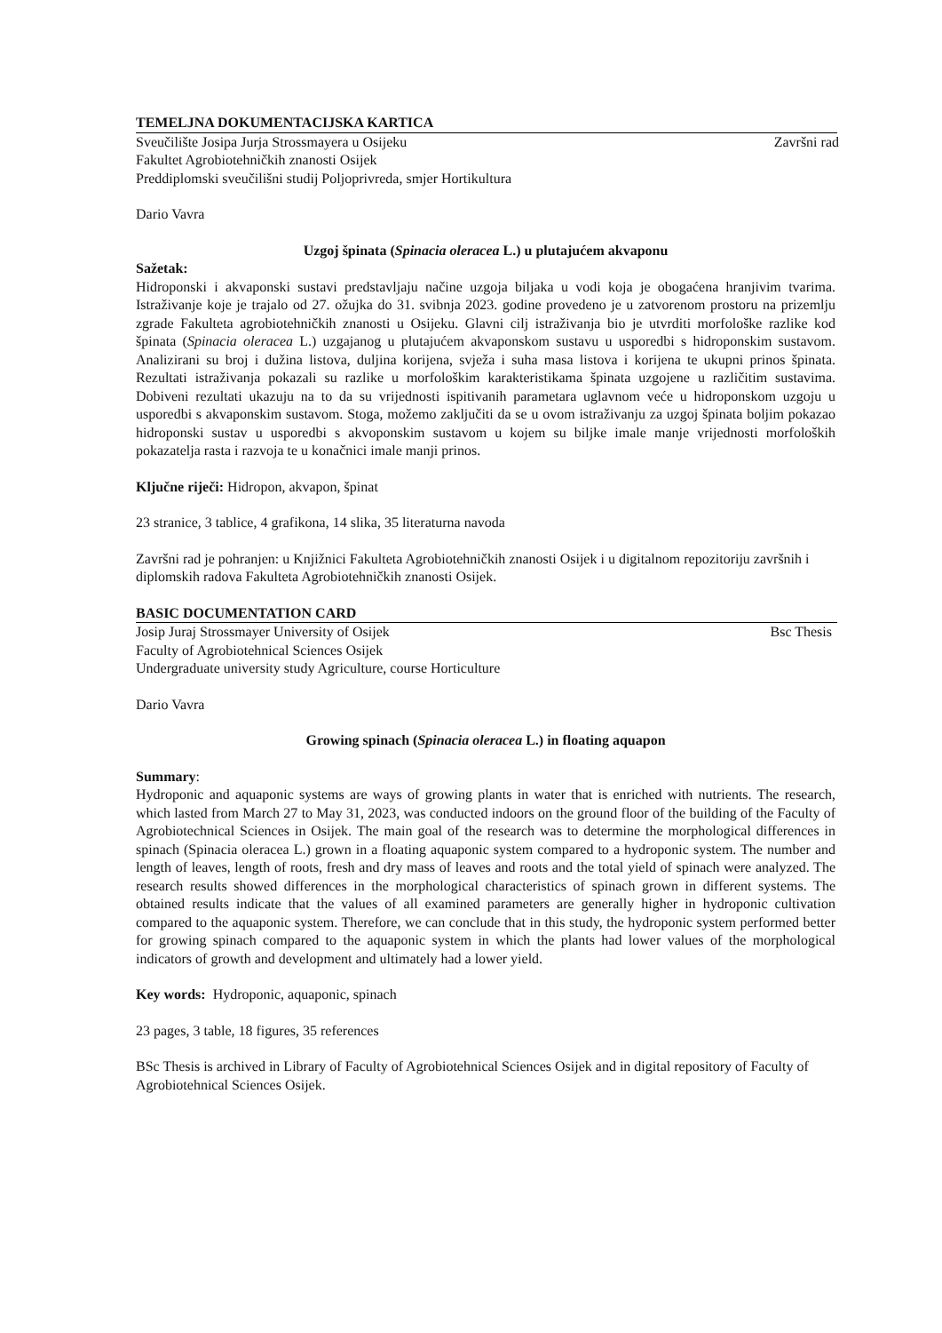TEMELJNA DOKUMENTACIJSKA KARTICA
Sveučilište Josipa Jurja Strossmayera u Osijeku Završni rad
Fakultet Agrobiotehničkih znanosti Osijek
Preddiplomski sveučilišni studij Poljoprivreda, smjer Hortikultura
Dario Vavra
Uzgoj špinata (Spinacia oleracea L.) u plutajućem akvaponu
Sažetak:
Hidroponski i akvaponski sustavi predstavljaju načine uzgoja biljaka u vodi koja je obogaćena hranjivim tvarima. Istraživanje koje je trajalo od 27. ožujka do 31. svibnja 2023. godine provedeno je u zatvorenom prostoru na prizemlju zgrade Fakulteta agrobiotehničkih znanosti u Osijeku. Glavni cilj istraživanja bio je utvrditi morfološke razlike kod špinata (Spinacia oleracea L.) uzgajanog u plutajućem akvaponskom sustavu u usporedbi s hidroponskim sustavom. Analizirani su broj i dužina listova, duljina korijena, svježa i suha masa listova i korijena te ukupni prinos špinata. Rezultati istraživanja pokazali su razlike u morfološkim karakteristikama špinata uzgojene u različitim sustavima. Dobiveni rezultati ukazuju na to da su vrijednosti ispitivanih parametara uglavnom veće u hidroponskom uzgoju u usporedbi s akvaponskim sustavom. Stoga, možemo zaključiti da se u ovom istraživanju za uzgoj špinata boljim pokazao hidroponski sustav u usporedbi s akvoponskim sustavom u kojem su biljke imale manje vrijednosti morfoloških pokazatelja rasta i razvoja te u konačnici imale manji prinos.
Ključne riječi: Hidropon, akvapon, špinat
23 stranice, 3 tablice, 4 grafikona, 14 slika, 35 literaturna navoda
Završni rad je pohranjen: u Knjižnici Fakulteta Agrobiotehničkih znanosti Osijek i u digitalnom repozitoriju završnih i diplomskih radova Fakulteta Agrobiotehničkih znanosti Osijek.
BASIC DOCUMENTATION CARD
Josip Juraj Strossmayer University of Osijek Bsc Thesis
Faculty of Agrobiotehnical Sciences Osijek
Undergraduate university study Agriculture, course Horticulture
Dario Vavra
Growing spinach (Spinacia oleracea L.) in floating aquapon
Summary:
Hydroponic and aquaponic systems are ways of growing plants in water that is enriched with nutrients. The research, which lasted from March 27 to May 31, 2023, was conducted indoors on the ground floor of the building of the Faculty of Agrobiotechnical Sciences in Osijek. The main goal of the research was to determine the morphological differences in spinach (Spinacia oleracea L.) grown in a floating aquaponic system compared to a hydroponic system. The number and length of leaves, length of roots, fresh and dry mass of leaves and roots and the total yield of spinach were analyzed. The research results showed differences in the morphological characteristics of spinach grown in different systems. The obtained results indicate that the values of all examined parameters are generally higher in hydroponic cultivation compared to the aquaponic system. Therefore, we can conclude that in this study, the hydroponic system performed better for growing spinach compared to the aquaponic system in which the plants had lower values of the morphological indicators of growth and development and ultimately had a lower yield.
Key words: Hydroponic, aquaponic, spinach
23 pages, 3 table, 18 figures, 35 references
BSc Thesis is archived in Library of Faculty of Agrobiotehnical Sciences Osijek and in digital repository of Faculty of Agrobiotehnical Sciences Osijek.